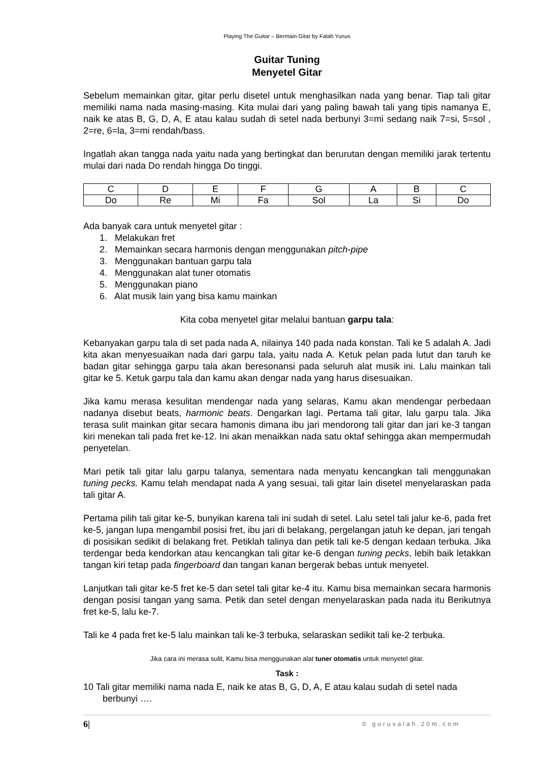Playing The Guitar – Bermain Gitar by Falah Yunus
Guitar Tuning
Menyetel Gitar
Sebelum memainkan gitar, gitar perlu disetel untuk menghasilkan nada yang benar. Tiap tali gitar memiliki nama nada masing-masing. Kita mulai dari yang paling bawah tali yang tipis namanya E, naik ke atas B, G, D, A, E atau kalau sudah di setel nada berbunyi 3=mi sedang naik 7=si, 5=sol , 2=re, 6=la, 3=mi rendah/bass.
Ingatlah akan tangga nada yaitu nada yang bertingkat dan berurutan dengan memiliki jarak tertentu mulai dari nada Do rendah hingga Do tinggi.
| C | D | E | F | G | A | B | C |
| Do | Re | Mi | Fa | Sol | La | Si | Do |
Ada banyak cara untuk menyetel gitar :
1. Melakukan fret
2. Memainkan secara harmonis dengan menggunakan pitch-pipe
3. Menggunakan bantuan garpu tala
4. Menggunakan alat tuner otomatis
5. Menggunakan piano
6. Alat musik lain yang bisa kamu mainkan
Kita coba menyetel gitar melalui bantuan garpu tala:
Kebanyakan garpu tala di set pada nada A, nilainya 140 pada nada konstan. Tali ke 5 adalah A. Jadi kita akan menyesuaikan nada dari garpu tala, yaitu nada A. Ketuk pelan pada lutut dan taruh ke badan gitar sehingga garpu tala akan beresonansi pada seluruh alat musik ini. Lalu mainkan tali gitar ke 5. Ketuk garpu tala dan kamu akan dengar nada yang harus disesuaikan.
Jika kamu merasa kesulitan mendengar nada yang selaras, Kamu akan mendengar perbedaan nadanya disebut beats, harmonic beats. Dengarkan lagi. Pertama tali gitar, lalu garpu tala. Jika terasa sulit mainkan gitar secara hamonis dimana ibu jari mendorong tali gitar dan jari ke-3 tangan kiri menekan tali pada fret ke-12. Ini akan menaikkan nada satu oktaf sehingga akan mempermudah penyetelan.
Mari petik tali gitar lalu garpu talanya, sementara nada menyatu kencangkan tali menggunakan tuning pecks. Kamu telah mendapat nada A yang sesuai, tali gitar lain disetel menyelaraskan pada tali gitar A.
Pertama pilih tali gitar ke-5, bunyikan karena tali ini sudah di setel. Lalu setel tali jalur ke-6, pada fret ke-5, jangan lupa mengambil posisi fret, ibu jari di belakang, pergelangan jatuh ke depan, jari tengah di posisikan sedikit di belakang fret. Petiklah talinya dan petik tali ke-5 dengan kedaan terbuka. Jika terdengar beda kendorkan atau kencangkan tali gitar ke-6 dengan tuning pecks, lebih baik letakkan tangan kiri tetap pada fingerboard dan tangan kanan bergerak bebas untuk menyetel.
Lanjutkan tali gitar ke-5 fret ke-5 dan setel tali gitar ke-4 itu. Kamu bisa memainkan secara harmonis dengan posisi tangan yang sama. Petik dan setel dengan menyelaraskan pada nada itu Berikutnya fret ke-5, lalu ke-7.
Tali ke 4 pada fret ke-5 lalu mainkan tali ke-3 terbuka, selaraskan sedikit tali ke-2 terbuka.
Jika cara ini merasa sulit, Kamu bisa menggunakan alat tuner otomatis untuk menyetel gitar.
Task :
10 Tali gitar memiliki nama nada E, naik ke atas B, G, D, A, E atau kalau sudah di setel nada berbunyi ….
6| © guruvalah.20m.com